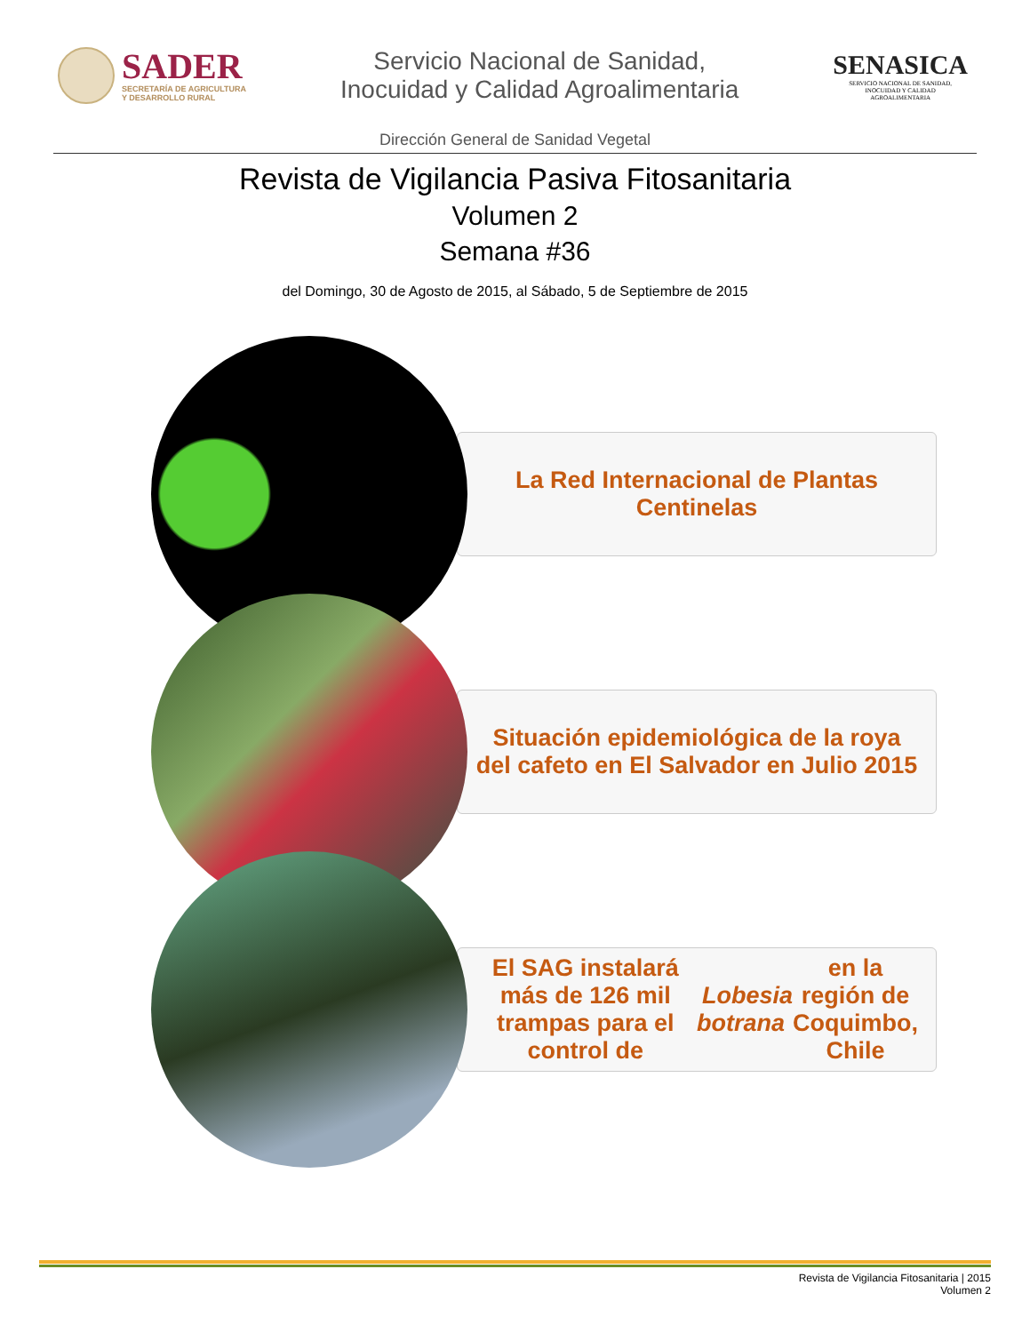SADER
SECRETARÍA DE AGRICULTURA
Y DESARROLLO RURAL
Servicio Nacional de Sanidad,
Inocuidad y Calidad Agroalimentaria
SENASICA
SERVICIO NACIONAL DE SANIDAD,
INOCUIDAD Y CALIDAD
AGROALIMENTARIA
Dirección General de Sanidad Vegetal
Revista de Vigilancia Pasiva Fitosanitaria
Volumen 2
Semana #36
del Domingo, 30 de Agosto de 2015, al Sábado, 5 de Septiembre de 2015
La Red Internacional de Plantas Centinelas
Situación epidemiológica de la roya del cafeto en El Salvador en Julio 2015
El SAG instalará más de 126 mil trampas para el control de Lobesia botrana en la región de Coquimbo, Chile
Revista de Vigilancia Fitosanitaria | 2015
Volumen 2